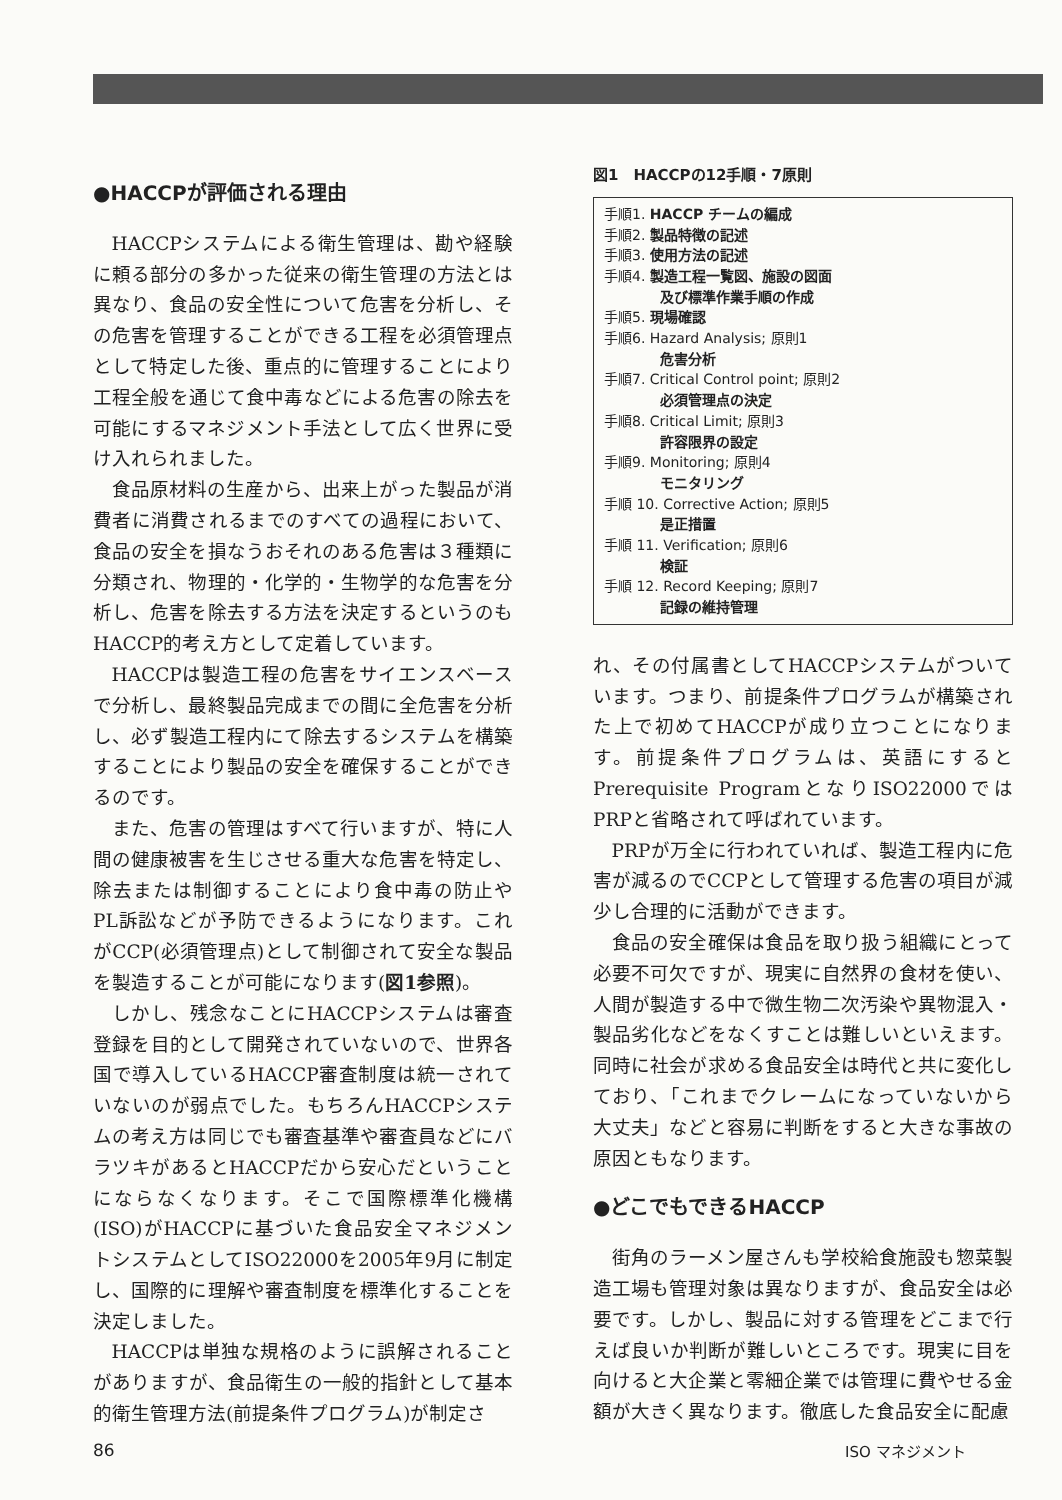●HACCPが評価される理由
HACCPシステムによる衛生管理は、勘や経験に頼る部分の多かった従来の衛生管理の方法とは異なり、食品の安全性について危害を分析し、その危害を管理することができる工程を必須管理点として特定した後、重点的に管理することにより工程全般を通じて食中毒などによる危害の除去を可能にするマネジメント手法として広く世界に受け入れられました。
食品原材料の生産から、出来上がった製品が消費者に消費されるまでのすべての過程において、食品の安全を損なうおそれのある危害は３種類に分類され、物理的・化学的・生物学的な危害を分析し、危害を除去する方法を決定するというのもHACCP的考え方として定着しています。
HACCPは製造工程の危害をサイエンスベースで分析し、最終製品完成までの間に全危害を分析し、必ず製造工程内にて除去するシステムを構築することにより製品の安全を確保することができるのです。
また、危害の管理はすべて行いますが、特に人間の健康被害を生じさせる重大な危害を特定し、除去または制御することにより食中毒の防止やPL訴訟などが予防できるようになります。これがCCP(必須管理点)として制御されて安全な製品を製造することが可能になります(図1参照)。
しかし、残念なことにHACCPシステムは審査登録を目的として開発されていないので、世界各国で導入しているHACCP審査制度は統一されていないのが弱点でした。もちろんHACCPシステムの考え方は同じでも審査基準や審査員などにバラツキがあるとHACCPだから安心だということにならなくなります。そこで国際標準化機構(ISO)がHACCPに基づいた食品安全マネジメントシステムとしてISO22000を2005年9月に制定し、国際的に理解や審査制度を標準化することを決定しました。
HACCPは単独な規格のように誤解されることがありますが、食品衛生の一般的指針として基本的衛生管理方法(前提条件プログラム)が制定さ
図1　HACCPの12手順・7原則
手順1. HACCP チームの編成
手順2. 製品特徴の記述
手順3. 使用方法の記述
手順4. 製造工程一覧図、施設の図面
及び標準作業手順の作成
手順5. 現場確認
手順6. Hazard Analysis; 原則1
危害分析
手順7. Critical Control point; 原則2
必須管理点の決定
手順8. Critical Limit; 原則3
許容限界の設定
手順9. Monitoring; 原則4
モニタリング
手順 10. Corrective Action; 原則5
是正措置
手順 11. Verification; 原則6
検証
手順 12. Record Keeping; 原則7
記録の維持管理
れ、その付属書としてHACCPシステムがついています。つまり、前提条件プログラムが構築された上で初めてHACCPが成り立つことになります。前提条件プログラムは、英語にするとPrerequisite ProgramとなりISO22000ではPRPと省略されて呼ばれています。
PRPが万全に行われていれば、製造工程内に危害が減るのでCCPとして管理する危害の項目が減少し合理的に活動ができます。
食品の安全確保は食品を取り扱う組織にとって必要不可欠ですが、現実に自然界の食材を使い、人間が製造する中で微生物二次汚染や異物混入・製品劣化などをなくすことは難しいといえます。同時に社会が求める食品安全は時代と共に変化しており、「これまでクレームになっていないから大丈夫」などと容易に判断をすると大きな事故の原因ともなります。
●どこでもできるHACCP
街角のラーメン屋さんも学校給食施設も惣菜製造工場も管理対象は異なりますが、食品安全は必要です。しかし、製品に対する管理をどこまで行えば良いか判断が難しいところです。現実に目を向けると大企業と零細企業では管理に費やせる金額が大きく異なります。徹底した食品安全に配慮
86 ISO マネジメント